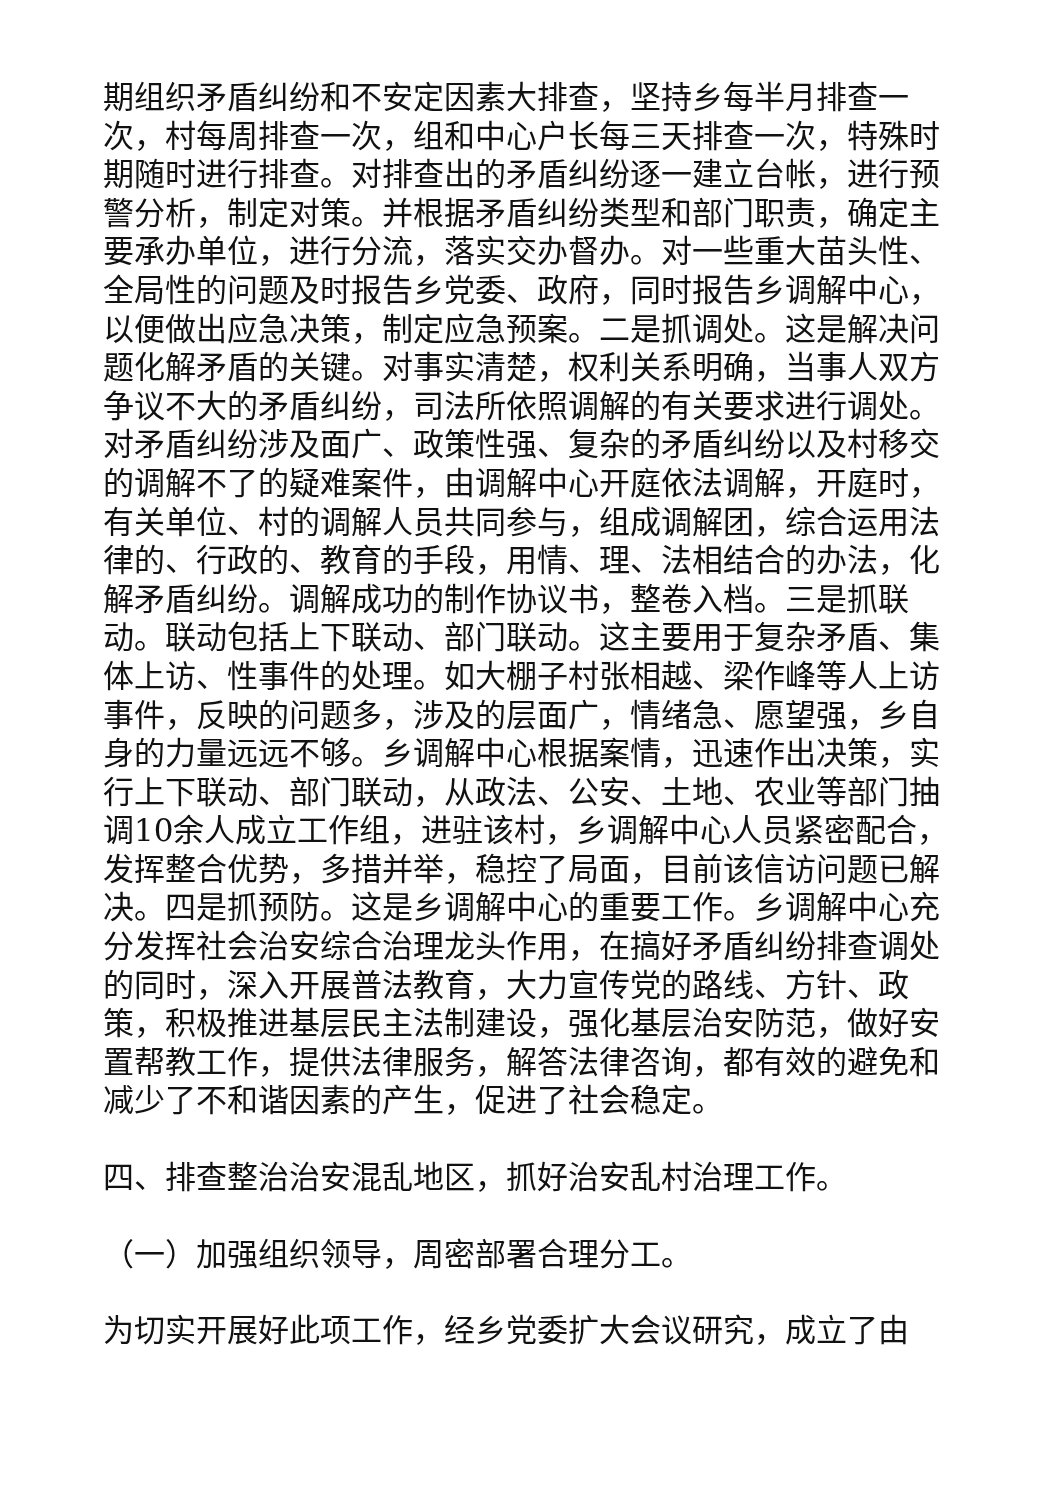期组织矛盾纠纷和不安定因素大排查，坚持乡每半月排查一次，村每周排查一次，组和中心户长每三天排查一次，特殊时期随时进行排查。对排查出的矛盾纠纷逐一建立台帐，进行预警分析，制定对策。并根据矛盾纠纷类型和部门职责，确定主要承办单位，进行分流，落实交办督办。对一些重大苗头性、全局性的问题及时报告乡党委、政府，同时报告乡调解中心，以便做出应急决策，制定应急预案。二是抓调处。这是解决问题化解矛盾的关键。对事实清楚，权利关系明确，当事人双方争议不大的矛盾纠纷，司法所依照调解的有关要求进行调处。对矛盾纠纷涉及面广、政策性强、复杂的矛盾纠纷以及村移交的调解不了的疑难案件，由调解中心开庭依法调解，开庭时，有关单位、村的调解人员共同参与，组成调解团，综合运用法律的、行政的、教育的手段，用情、理、法相结合的办法，化解矛盾纠纷。调解成功的制作协议书，整卷入档。三是抓联动。联动包括上下联动、部门联动。这主要用于复杂矛盾、集体上访、性事件的处理。如大棚子村张相越、梁作峰等人上访事件，反映的问题多，涉及的层面广，情绪急、愿望强，乡自身的力量远远不够。乡调解中心根据案情，迅速作出决策，实行上下联动、部门联动，从政法、公安、土地、农业等部门抽调10余人成立工作组，进驻该村，乡调解中心人员紧密配合，发挥整合优势，多措并举，稳控了局面，目前该信访问题已解决。四是抓预防。这是乡调解中心的重要工作。乡调解中心充分发挥社会治安综合治理龙头作用，在搞好矛盾纠纷排查调处的同时，深入开展普法教育，大力宣传党的路线、方针、政策，积极推进基层民主法制建设，强化基层治安防范，做好安置帮教工作，提供法律服务，解答法律咨询，都有效的避免和减少了不和谐因素的产生，促进了社会稳定。
四、排查整治治安混乱地区，抓好治安乱村治理工作。
（一）加强组织领导，周密部署合理分工。
为切实开展好此项工作，经乡党委扩大会议研究，成立了由